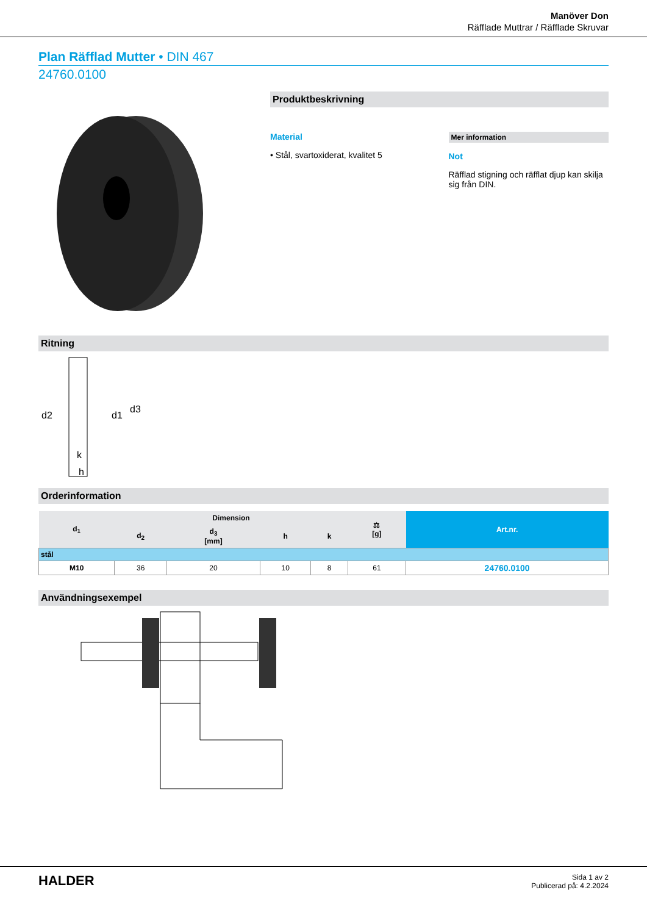Manöver Don
Räfflade Muttrar / Räfflade Skruvar
Plan Räfflad Mutter • DIN 467
24760.0100
Produktbeskrivning
Material
• Stål, svartoxiderat, kvalitet 5
Mer information
Not
Räfflad stigning och räfflat djup kan skilja sig från DIN.
Ritning
d2
d1
d3
k
h
Orderinformation
| d<sub>1</sub> | Dimension | | | | ⚖ [g] | Art.nr. |
| --- | --- | --- | --- | --- | --- | --- |
| | d<sub>2</sub> | d<sub>3</sub> [mm] | h | k | | |
| stål | | | | | | |
| M10 | 36 | 20 | 10 | 8 | 61 | 24760.0100 |
Användningsexempel
HALDER
Sida 1 av 2
Publicerad på: 4.2.2024